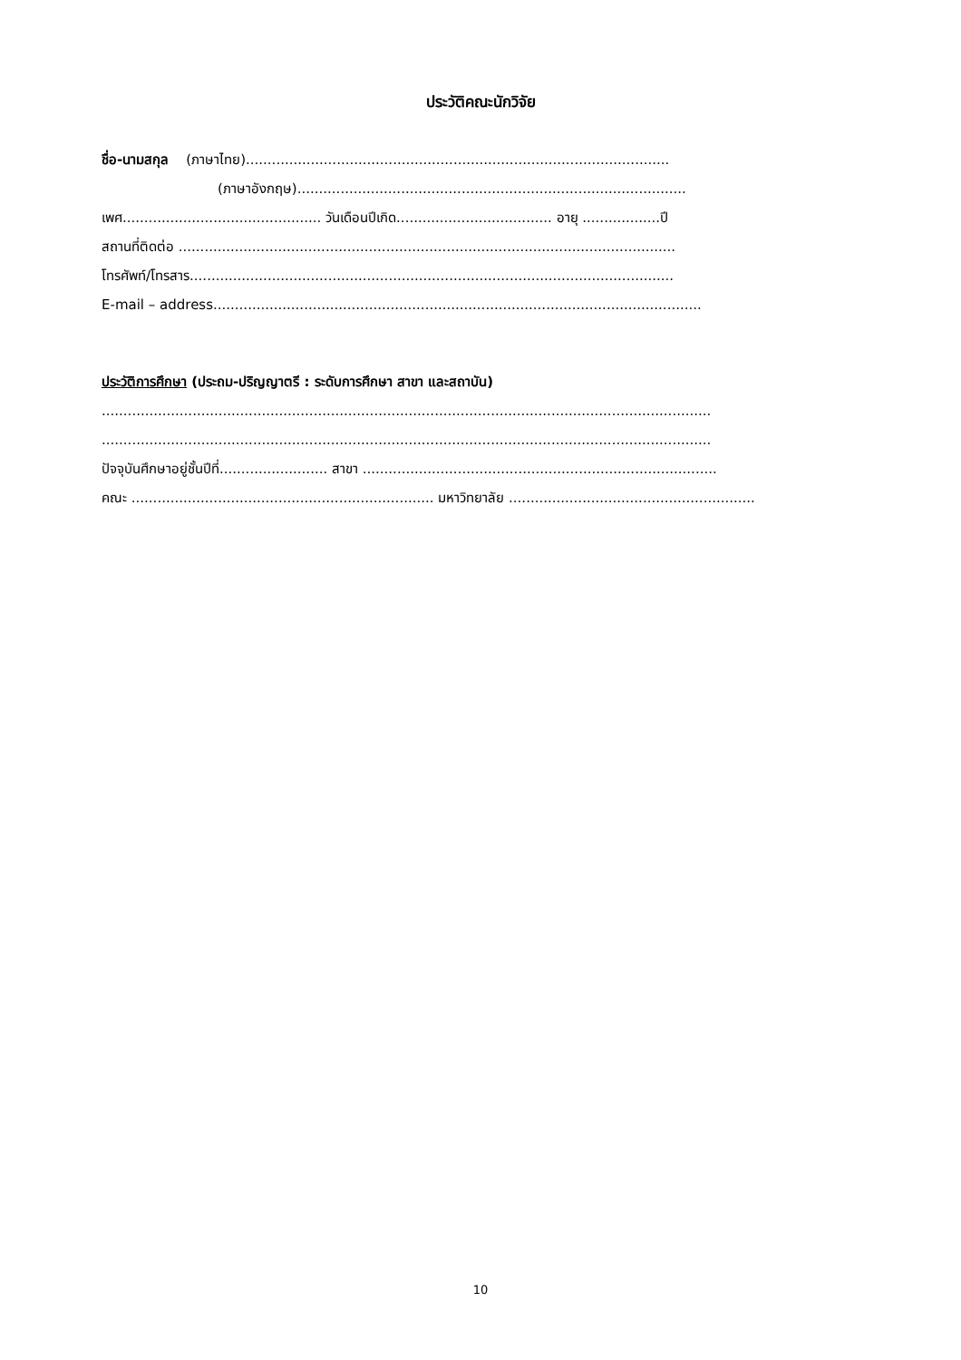ประวัติคณะนักวิจัย
ชื่อ-นามสกุล (ภาษาไทย)..................................................................................................
(ภาษาอังกฤษ)..........................................................................................
เพศ.............................................. วันเดือนปีเกิด.................................... อายุ ..................ปี
สถานที่ติดต่อ ...................................................................................................................
โทรศัพท์/โทรสาร................................................................................................................
E-mail – address.................................................................................................................
ประวัติการศึกษา (ประถม-ปริญญาตรี : ระดับการศึกษา สาขา และสถาบัน)
.............................................................................................................................................
.............................................................................................................................................
ปัจจุบันศึกษาอยู่ชั้นปีที่......................... สาขา ..................................................................................
คณะ ...................................................................... มหาวิทยาลัย .........................................................
10